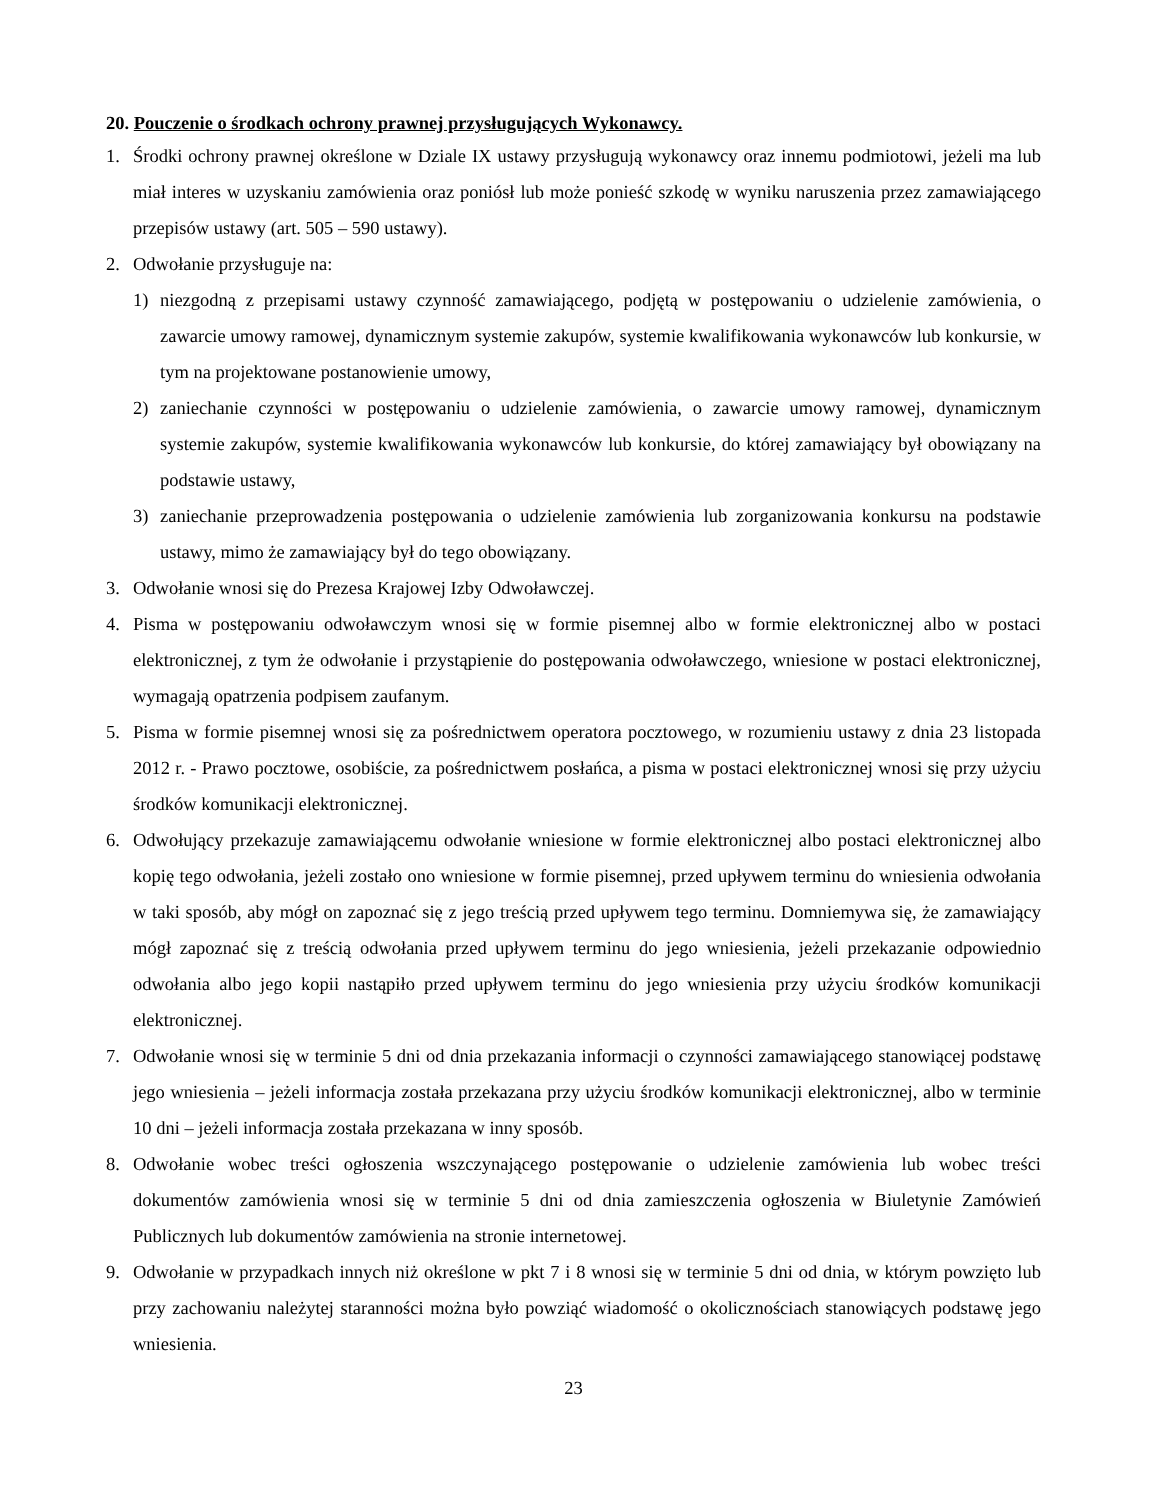20. Pouczenie o środkach ochrony prawnej przysługujących Wykonawcy.
1. Środki ochrony prawnej określone w Dziale IX ustawy przysługują wykonawcy oraz innemu podmiotowi, jeżeli ma lub miał interes w uzyskaniu zamówienia oraz poniósł lub może ponieść szkodę w wyniku naruszenia przez zamawiającego przepisów ustawy (art. 505 – 590 ustawy).
2. Odwołanie przysługuje na:
1) niezgodną z przepisami ustawy czynność zamawiającego, podjętą w postępowaniu o udzielenie zamówienia, o zawarcie umowy ramowej, dynamicznym systemie zakupów, systemie kwalifikowania wykonawców lub konkursie, w tym na projektowane postanowienie umowy,
2) zaniechanie czynności w postępowaniu o udzielenie zamówienia, o zawarcie umowy ramowej, dynamicznym systemie zakupów, systemie kwalifikowania wykonawców lub konkursie, do której zamawiający był obowiązany na podstawie ustawy,
3) zaniechanie przeprowadzenia postępowania o udzielenie zamówienia lub zorganizowania konkursu na podstawie ustawy, mimo że zamawiający był do tego obowiązany.
3. Odwołanie wnosi się do Prezesa Krajowej Izby Odwoławczej.
4. Pisma w postępowaniu odwoławczym wnosi się w formie pisemnej albo w formie elektronicznej albo w postaci elektronicznej, z tym że odwołanie i przystąpienie do postępowania odwoławczego, wniesione w postaci elektronicznej, wymagają opatrzenia podpisem zaufanym.
5. Pisma w formie pisemnej wnosi się za pośrednictwem operatora pocztowego, w rozumieniu ustawy z dnia 23 listopada 2012 r. - Prawo pocztowe, osobiście, za pośrednictwem posłańca, a pisma w postaci elektronicznej wnosi się przy użyciu środków komunikacji elektronicznej.
6. Odwołujący przekazuje zamawiającemu odwołanie wniesione w formie elektronicznej albo postaci elektronicznej albo kopię tego odwołania, jeżeli zostało ono wniesione w formie pisemnej, przed upływem terminu do wniesienia odwołania w taki sposób, aby mógł on zapoznać się z jego treścią przed upływem tego terminu. Domniemywa się, że zamawiający mógł zapoznać się z treścią odwołania przed upływem terminu do jego wniesienia, jeżeli przekazanie odpowiednio odwołania albo jego kopii nastąpiło przed upływem terminu do jego wniesienia przy użyciu środków komunikacji elektronicznej.
7. Odwołanie wnosi się w terminie 5 dni od dnia przekazania informacji o czynności zamawiającego stanowiącej podstawę jego wniesienia – jeżeli informacja została przekazana przy użyciu środków komunikacji elektronicznej, albo w terminie 10 dni – jeżeli informacja została przekazana w inny sposób.
8. Odwołanie wobec treści ogłoszenia wszczynającego postępowanie o udzielenie zamówienia lub wobec treści dokumentów zamówienia wnosi się w terminie 5 dni od dnia zamieszczenia ogłoszenia w Biuletynie Zamówień Publicznych lub dokumentów zamówienia na stronie internetowej.
9. Odwołanie w przypadkach innych niż określone w pkt 7 i 8 wnosi się w terminie 5 dni od dnia, w którym powzięto lub przy zachowaniu należytej staranności można było powziąć wiadomość o okolicznościach stanowiących podstawę jego wniesienia.
23